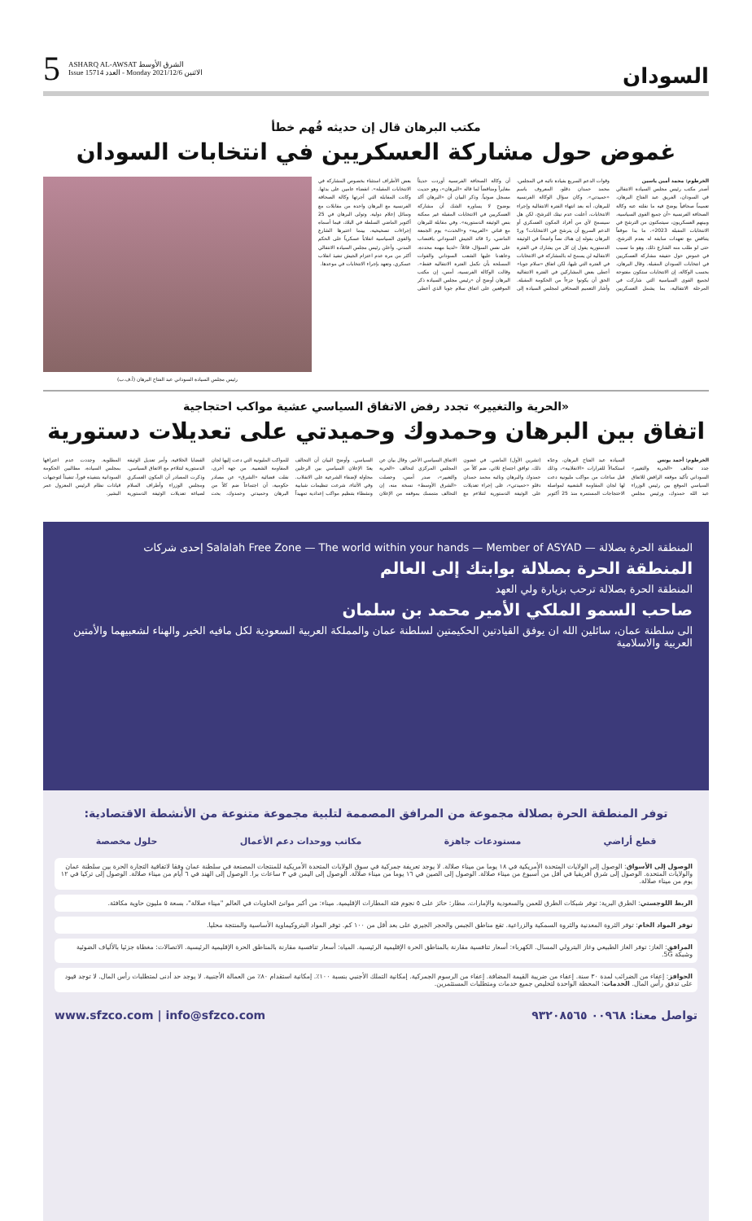السودان
5 ASHARQ AL-AWSAT الشرق الأوسط
Issue 15714 العدد - Monday 2021/12/6 الاثنين
مكتب البرهان قال إن حديثه فُهم خطأ
غموض حول مشاركة العسكريين في انتخابات السودان
الخرطوم: محمد أمين ياسين
أصدر مكتب رئيس مجلس السيادة الانتقالي في السودان، الفريق عبد الفتاح البرهان، تعميماً صحافياً يوضح فيه ما نقلته عنه وكالة الصحافة الفرنسية «أن جميع القوى السياسية، وبينهم العسكريون، سيتمكنون من الترشح في الانتخابات المقبلة 2023»، ما بدا موقفاً يتناقض مع تعهدات سابقة له بعدم الترشح، حتى لو طلب منه الشارع ذلك، وهو ما تسبب في غموض حول حقيقة مشاركة العسكريين في انتخابات السودان المقبلة. وقال البرهان، بحسب الوكالة، إن الانتخابات ستكون مفتوحة لجميع القوى السياسية التي شاركت في المرحلة الانتقالية، بما يشمل العسكريين وقوات الدعم السريع بقيادة نائبه في المجلس، محمد حمدان دقلو، المعروف باسم «حميدتي». وكان سؤال الوكالة الفرنسية للبرهان، أنه بعد انتهاء الفترة الانتقالية وإجراء الانتخابات، أعلنت عدم نيتك الترشح، لكن هل سيسمح لأي من أفراد المكون العسكري أو الدعم السريع أن يترشح في الانتخابات؟ وردّ البرهان بقوله إن هناك نصاً واضحاً في الوثيقة الدستورية يقول إن كل من يشارك في الفترة الانتقالية لن يسمح له بالمشاركة في الانتخابات في الفترة التي تليها، لكن اتفاق «سلام جوبا» أعطى بعض المشاركين في الفترة الانتقالية الحق أن يكونوا جزءاً من الحكومة المقبلة. وأشار التعميم الصحافي لمجلس السيادة إلى أن وكالة الصحافة الفرنسية أوردت حديثاً مغايراً ومناقضاً لما قاله «البرهان»، وهو حديث مسجل صوتياً. وذكر البيان أن «البرهان أكد بوضوح لا يساوره الشك أن مشاركة العسكريين في الانتخابات المقبلة غير ممكنة بنص الوثيقة الدستورية». وفي مقابلة للبرهان مع قناتي «العربية» و«الحدث» يوم الجمعة الماضي، ردّ قائد الجيش السوداني باقتضاب على نفس السؤال، قائلاً: «لدينا مهمة محددة، وعاهدنا عليها الشعب السوداني والقوات المسلحة بأن نكمل الفترة الانتقالية فقط». وقالت الوكالة الفرنسية، أمس، إن مكتب البرهان أوضح أن «رئيس مجلس السيادة ذكر الموقعين على اتفاق سلام جوبا الذي أعطى بعض الأطراف استثناء بخصوص المشاركة في الانتخابات المقبلة». انقضاء عامين على بدئها. وكانت المقابلة التي أجرتها وكالة الصحافة الفرنسية مع البرهان واحدة من مقابلات مع وسائل إعلام دولية. وتولى البرهان في 25 أكتوبر الماضي السلطة في البلاد، فيما أسماه إجراءات تصحيحية، بينما اعتبرها الشارع والقوى السياسية انقلاباً عسكرياً على الحكم المدني. وأعلن رئيس مجلس السيادة الانتقالي أكثر من مرة عدم اعتزام الجيش تنفيذ انقلاب عسكري، وتعهد بإجراء الانتخابات في موعدها.
رئيس مجلس السيادة السوداني عبد الفتاح البرهان (أ.ف.ب)
«الحرية والتغيير» تجدد رفض الاتفاق السياسي عشية مواكب احتجاجية
اتفاق بين البرهان وحمدوك وحميدتي على تعديلات دستورية
الخرطوم: أحمد يونس
جدد تحالف «الحرية والتغيير» السوداني تأكيد موقفه الرافض للاتفاق السياسي الموقع بين رئيس الوزراء عبد الله حمدوك، ورئيس مجلس السيادة عبد الفتاح البرهان، وعدّه استكمالاً للقرارات «الانقلابية»، وذلك قبل ساعات من مواكب مليونية دعت لها لجان المقاومة الشعبية لمواصلة الاحتجاجات المستمرة منذ 25 أكتوبر (تشرين الأول) الماضي. في غضون ذلك، توافق اجتماع ثلاثي، ضم كلاً من حمدوك والبرهان ونائبه محمد حمدان دقلو «حميدتي»، على إجراء تعديلات على الوثيقة الدستورية لتتلاءم مع الاتفاق السياسي الأخير. وقال بيان عن المجلس المركزي لتحالف «الحرية والتغيير»، صدر أمس، وحصلت «الشرق الأوسط» نسخة منه، إن التحالف متمسك بموقفه من الإعلان السياسي. وأوضح البيان أن التحالف يعدّ الإعلان السياسي بين الرجلين محاولة لإضفاء الشرعية على الانقلاب. وفي الأثناء، شرعت تنظيمات شبابية ونشطاء بتنظيم مواكب إعدادية تمهيداً للمواكب المليونية التي دعت إليها لجان المقاومة الشعبية. من جهة أخرى، نقلت فضائية «الشرق» عن مصادر حكومية، أن اجتماعاً ضم كلاً من البرهان وحميدتي وحمدوك، بحث القضايا الخلافية، وأمر تعديل الوثيقة الدستورية لتتلاءم مع الاتفاق السياسي. وذكرت المصادر أن المكون العسكري ومجلس الوزراء وأطراف السلام لصياغة تعديلات الوثيقة الدستورية المطلوبة. وجددت عدم اعترافها بمجلس السيادة، مطالبين الحكومة السودانية بتنفيذه فوراً، تنفيذاً لتوجيهات قيادات نظام الرئيس المعزول عمر البشير.
المنطقة الحرة بصلالة — Salalah Free Zone — The world within your hands — Member of ASYAD إحدى شركات
المنطقة الحرة بصلالة بوابتك إلى العالم
المنطقة الحرة بصلالة ترحب بزيارة ولي العهد
صاحب السمو الملكي الأمير محمد بن سلمان
الى سلطنة عمان، سائلين الله ان يوفق القيادتين الحكيمتين لسلطنة عمان والمملكة العربية السعودية لكل مافيه الخير والهناء لشعبيهما والأمتين العربية والاسلامية
توفر المنطقة الحرة بصلالة مجموعة من المرافق المصممة لتلبية مجموعة متنوعة من الأنشطة الاقتصادية:
قطع أراضي مستودعات جاهزة مكاتب ووحدات دعم الأعمال حلول مخصصة
الوصول إلى الأسواق: الوصول إلى الولايات المتحدة الأمريكية في ١٨ يوما من ميناء صلالة. لا يوجد تعريفة جمركية في سوق الولايات المتحدة الأمريكية للمنتجات المصنعة في سلطنة عمان وفقا لاتفاقية التجارة الحرة بين سلطنة عمان والولايات المتحدة. الوصول إلى شرق أفريقيا في أقل من أسبوع من ميناء صلالة. الوصول إلى الصين في ١٦ يوما من ميناء صلالة. الوصول إلى اليمن في ٣ ساعات برا. الوصول إلى الهند في ٦ أيام من ميناء صلالة. الوصول إلى تركيا في ١٢ يوم من ميناء صلالة.
الربط اللوجستي: الطرق البرية: توفر شبكات الطرق للعمن والسعودية والإمارات. مطار: حائز على ٥ نجوم فئة المطارات الإقليمية. ميناء: من أكبر موانئ الحاويات في العالم "ميناء صلالة"، بسعة ٥ مليون حاوية مكافئة.
توفر المواد الخام: توفر الثروة المعدنية والثروة السمكية والزراعية. تقع مناطق الجبس والحجر الجيري على بعد أقل من ١٠٠ كم. توفر المواد البتروكيماوية الأساسية والمنتجة محليا.
المرافق: الغاز: توفر الغاز الطبيعي وغاز البترولي المسال. الكهرباء: أسعار تنافسية مقارنة بالمناطق الحرة الإقليمية الرئيسية. المياه: أسعار تنافسية مقارنة بالمناطق الحرة الإقليمية الرئيسية. الاتصالات: مغطاة جزئيا بالألياف الضوئية وشبكة 5G.
الحوافز: إعفاء من الضرائب لمدة ٣٠ سنة. إعفاء من ضريبة القيمة المضافة. إعفاء من الرسوم الجمركية. إمكانية التملك الأجنبي بنسبة ١٠٠٪. إمكانية استقدام ٨٠٪ من العمالة الأجنبية. لا يوجد حد أدنى لمتطلبات رأس المال. لا توجد قيود على تدفق رأس المال. الخدمات: المحطة الواحدة لتخليص جميع خدمات ومتطلبات المستثمرين.
تواصل معنا: ٠٠٩٦٨ ٩٣٢٠٨٥٦٥ www.sfzco.com | info@sfzco.com